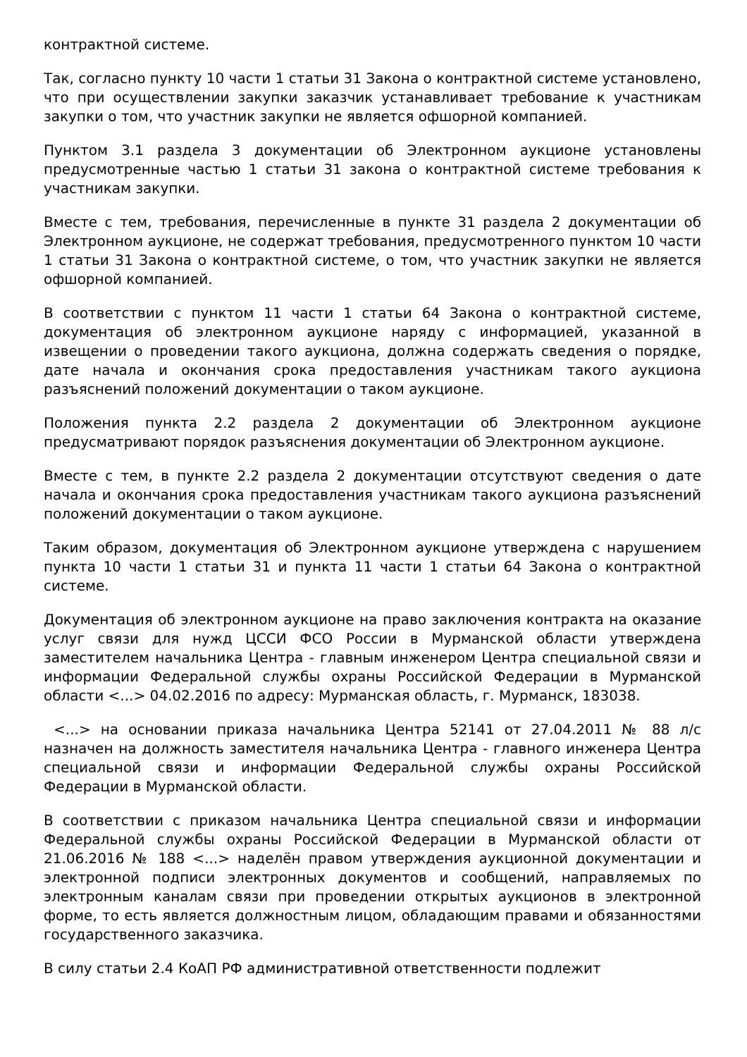контрактной системе.
Так, согласно пункту 10 части 1 статьи 31 Закона о контрактной системе установлено, что при осуществлении закупки заказчик устанавливает требование к участникам закупки о том, что участник закупки не является офшорной компанией.
Пунктом 3.1 раздела 3 документации об Электронном аукционе установлены предусмотренные частью 1 статьи 31 закона о контрактной системе требования к участникам закупки.
Вместе с тем, требования, перечисленные в пункте 31 раздела 2 документации об Электронном аукционе, не содержат требования, предусмотренного пунктом 10 части 1 статьи 31 Закона о контрактной системе, о том, что участник закупки не является офшорной компанией.
В соответствии с пунктом 11 части 1 статьи 64 Закона о контрактной системе, документация об электронном аукционе наряду с информацией, указанной в извещении о проведении такого аукциона, должна содержать сведения о порядке, дате начала и окончания срока предоставления участникам такого аукциона разъяснений положений документации о таком аукционе.
Положения пункта 2.2 раздела 2 документации об Электронном аукционе предусматривают порядок разъяснения документации об Электронном аукционе.
Вместе с тем, в пункте 2.2 раздела 2 документации отсутствуют сведения о дате начала и окончания срока предоставления участникам такого аукциона разъяснений положений документации о таком аукционе.
Таким образом, документация об Электронном аукционе утверждена с нарушением пункта 10 части 1 статьи 31 и пункта 11 части 1 статьи 64 Закона о контрактной системе.
Документация об электронном аукционе на право заключения контракта на оказание услуг связи для нужд ЦССИ ФСО России в Мурманской области утверждена заместителем начальника Центра - главным инженером Центра специальной связи и информации Федеральной службы охраны Российской Федерации в Мурманской области <...> 04.02.2016 по адресу: Мурманская область, г. Мурманск, 183038.
<...> на основании приказа начальника Центра 52141 от 27.04.2011 № 88 л/с назначен на должность заместителя начальника Центра - главного инженера Центра специальной связи и информации Федеральной службы охраны Российской Федерации в Мурманской области.
В соответствии с приказом начальника Центра специальной связи и информации Федеральной службы охраны Российской Федерации в Мурманской области от 21.06.2016 № 188 <...> наделён правом утверждения аукционной документации и электронной подписи электронных документов и сообщений, направляемых по электронным каналам связи при проведении открытых аукционов в электронной форме, то есть является должностным лицом, обладающим правами и обязанностями государственного заказчика.
В силу статьи 2.4 КоАП РФ административной ответственности подлежит